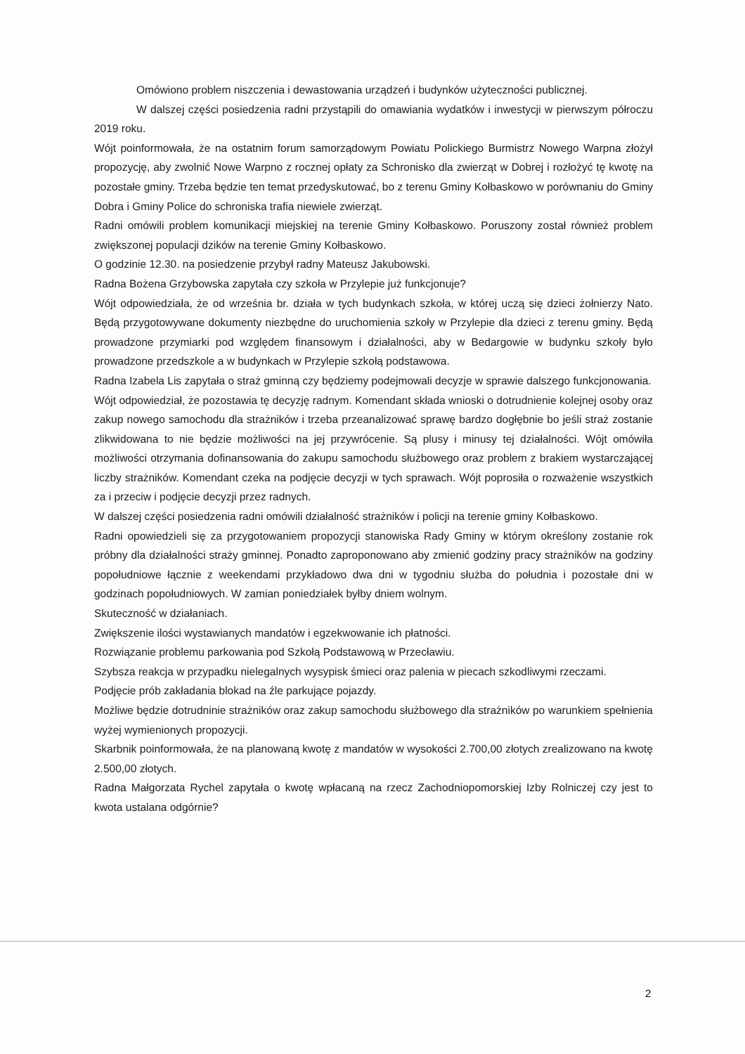Omówiono problem niszczenia i dewastowania urządzeń i budynków użyteczności publicznej.
W dalszej części posiedzenia radni przystąpili do omawiania wydatków i inwestycji w pierwszym półroczu 2019 roku.
Wójt poinformowała, że na ostatnim forum samorządowym Powiatu Polickiego Burmistrz Nowego Warpna złożył propozycję, aby zwolnić Nowe Warpno z rocznej opłaty za Schronisko dla zwierząt w Dobrej i rozłożyć tę kwotę na pozostałe gminy. Trzeba będzie ten temat przedyskutować, bo z terenu Gminy Kołbaskowo w porównaniu do Gminy Dobra i Gminy Police do schroniska trafia niewiele zwierząt.
Radni omówili problem komunikacji miejskiej na terenie Gminy Kołbaskowo. Poruszony został również problem zwiększonej populacji dzików na terenie Gminy Kołbaskowo.
O godzinie 12.30. na posiedzenie przybył radny Mateusz Jakubowski.
Radna Bożena Grzybowska zapytała czy szkoła w Przylepie już funkcjonuje?
Wójt odpowiedziała, że od września br. działa w tych budynkach szkoła, w której uczą się dzieci żołnierzy Nato. Będą przygotowywane dokumenty niezbędne do uruchomienia szkoły w Przylepie dla dzieci z terenu gminy. Będą prowadzone przymiarki pod względem finansowym i działalności, aby w Bedargowie w budynku szkoły było prowadzone przedszkole a w budynkach w Przylepie szkołą podstawowa.
Radna Izabela Lis zapytała o straż gminną czy będziemy podejmowali decyzje w sprawie dalszego funkcjonowania.
Wójt odpowiedział, że pozostawia tę decyzję radnym. Komendant składa wnioski o dotrudnienie kolejnej osoby oraz zakup nowego samochodu dla strażników i trzeba przeanalizować sprawę bardzo dogłębnie bo jeśli straż zostanie zlikwidowana to nie będzie możliwości na jej przywrócenie. Są plusy i minusy tej działalności. Wójt omówiła możliwości otrzymania dofinansowania do zakupu samochodu służbowego oraz problem z brakiem wystarczającej liczby strażników. Komendant czeka na podjęcie decyzji w tych sprawach. Wójt poprosiła o rozważenie wszystkich za i przeciw i podjęcie decyzji przez radnych.
W dalszej części posiedzenia radni omówili działalność strażników i policji na terenie gminy Kołbaskowo.
Radni opowiedzieli się za przygotowaniem propozycji stanowiska Rady Gminy w którym określony zostanie rok próbny dla działalności straży gminnej. Ponadto zaproponowano aby zmienić godziny pracy strażników na godziny popołudniowe łącznie z weekendami przykładowo dwa dni w tygodniu służba do południa i pozostałe dni w godzinach popołudniowych. W zamian poniedziałek byłby dniem wolnym.
Skuteczność w działaniach.
Zwiększenie ilości wystawianych mandatów i egzekwowanie ich płatności.
Rozwiązanie problemu parkowania pod Szkołą Podstawową w Przecławiu.
Szybsza reakcja w przypadku nielegalnych wysypisk śmieci oraz palenia w piecach szkodliwymi rzeczami.
Podjęcie prób zakładania blokad na źle parkujące pojazdy.
Możliwe będzie dotrudninie strażników oraz zakup samochodu służbowego dla strażników po warunkiem spełnienia wyżej wymienionych propozycji.
Skarbnik poinformowała, że na planowaną kwotę z mandatów w wysokości 2.700,00 złotych zrealizowano na kwotę 2.500,00 złotych.
Radna Małgorzata Rychel zapytała o kwotę wpłacaną na rzecz Zachodniopomorskiej Izby Rolniczej czy jest to kwota ustalana odgórnie?
2